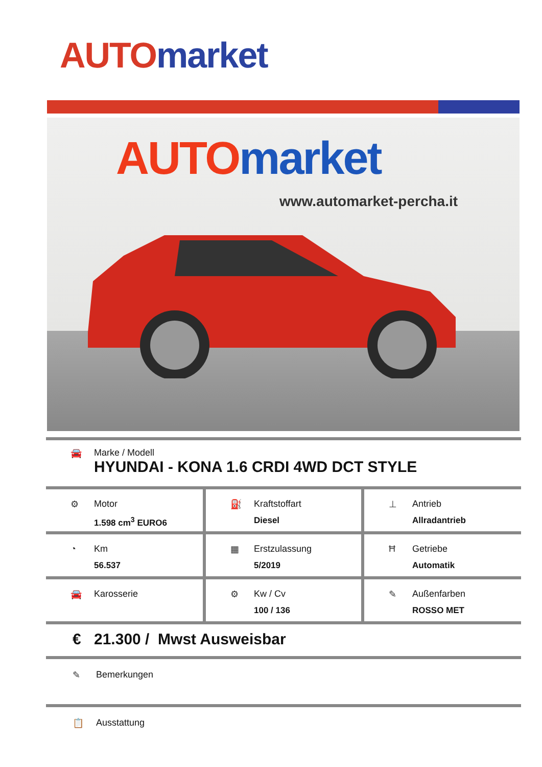AUTO market
AUTO market
www.automarket-percha.it
🚘 Marke / Modell
HYUNDAI - KONA 1.6 CRDI 4WD DCT STYLE
| ⚙ Motor 1.598 cm<sup>3</sup> EURO6 | ⛽ Kraftstoffart Diesel | ⊥ Antrieb Allradantrieb |
| ◔ Km 56.537 | ▦ Erstzulassung 5/2019 | Ħ Getriebe Automatik |
| 🚘 Karosserie | ⚙ Kw / Cv 100 / 136 | ✎ Außenfarben ROSSO MET |
€ 21.300 / Mwst Ausweisbar
✎ Bemerkungen
📋 Ausstattung